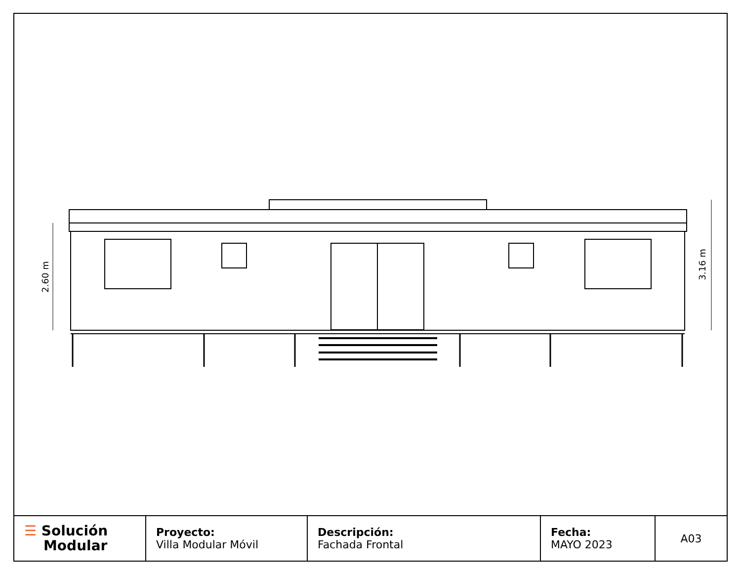2.60 m
3.16 m
| ☰ Solución Modular | Proyecto: Villa Modular Móvil | Descripción: Fachada Frontal | Fecha: MAYO 2023 | A03 |